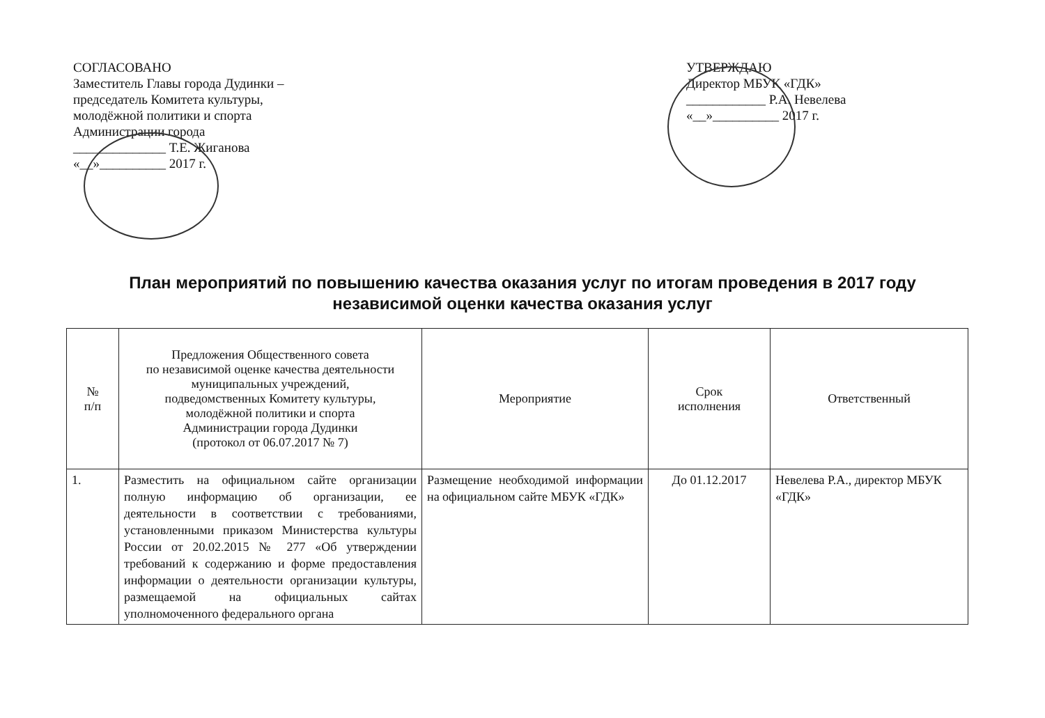СОГЛАСОВАНО
Заместитель Главы города Дудинки –
председатель Комитета культуры,
молодёжной политики и спорта
Администрации города
______________ Т.Е. Жиганова
«__»__________ 2017 г.
УТВЕРЖДАЮ
Директор МБУК «ГДК»
____________ Р.А. Невелева
«__»__________ 2017 г.
План мероприятий по повышению качества оказания услуг по итогам проведения в 2017 году
независимой оценки качества оказания услуг
| № п/п | Предложения Общественного совета по независимой оценке качества деятельности муниципальных учреждений, подведомственных Комитету культуры, молодёжной политики и спорта Администрации города Дудинки (протокол от 06.07.2017 № 7) | Мероприятие | Срок исполнения | Ответственный |
| --- | --- | --- | --- | --- |
| 1. | Разместить на официальном сайте организации полную информацию об организации, ее деятельности в соответствии с требованиями, установленными приказом Министерства культуры России от 20.02.2015 № 277 «Об утверждении требований к содержанию и форме предоставления информации о деятельности организации культуры, размещаемой на официальных сайтах уполномоченного федерального органа | Размещение необходимой информации на официальном сайте МБУК «ГДК» | До 01.12.2017 | Невелева Р.А., директор МБУК «ГДК» |